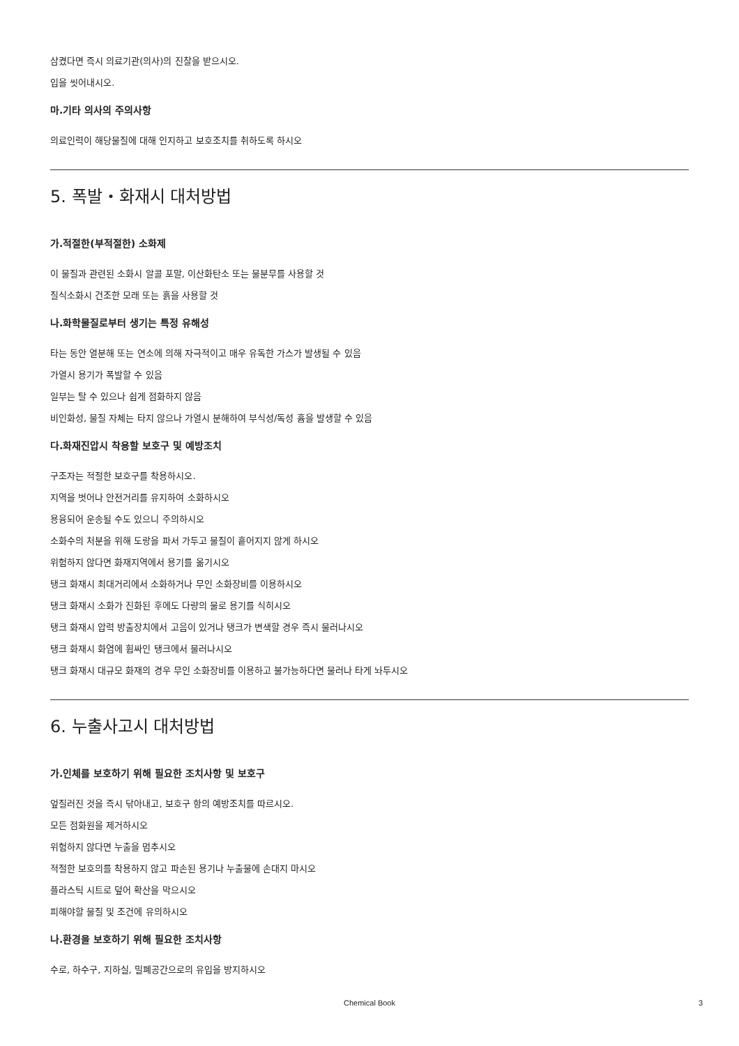삼켰다면 즉시 의료기관(의사)의 진찰을 받으시오.
입을 씻어내시오.
마.기타 의사의 주의사항
의료인력이 해당물질에 대해 인지하고 보호조치를 취하도록 하시오
5. 폭발・화재시 대처방법
가.적절한(부적절한) 소화제
이 물질과 관련된 소화시 알콜 포말, 이산화탄소 또는 물분무를 사용할 것
질식소화시 건조한 모래 또는 흙을 사용할 것
나.화학물질로부터 생기는 특정 유해성
타는 동안 열분해 또는 연소에 의해 자극적이고 매우 유독한 가스가 발생될 수 있음
가열시 용기가 폭발할 수 있음
일부는 탈 수 있으나 쉽게 점화하지 않음
비인화성, 물질 자체는 타지 않으나 가열시 분해하여 부식성/독성 흄을 발생할 수 있음
다.화재진압시 착용할 보호구 및 예방조치
구조자는 적절한 보호구를 착용하시오.
지역을 벗어나 안전거리를 유지하여 소화하시오
용융되어 운송될 수도 있으니 주의하시오
소화수의 처분을 위해 도랑을 파서 가두고 물질이 흩어지지 않게 하시오
위험하지 않다면 화재지역에서 용기를 옮기시오
탱크 화재시 최대거리에서 소화하거나 무인 소화장비를 이용하시오
탱크 화재시 소화가 진화된 후에도 다량의 물로 용기를 식히시오
탱크 화재시 압력 방출장치에서 고음이 있거나 탱크가 변색할 경우 즉시 물러나시오
탱크 화재시 화염에 휩싸인 탱크에서 물러나시오
탱크 화재시 대규모 화재의 경우 무인 소화장비를 이용하고 불가능하다면 물러나 타게 놔두시오
6. 누출사고시 대처방법
가.인체를 보호하기 위해 필요한 조치사항 및 보호구
엎질러진 것을 즉시 닦아내고, 보호구 항의 예방조치를 따르시오.
모든 점화원을 제거하시오
위험하지 않다면 누출을 멈추시오
적절한 보호의를 착용하지 않고 파손된 용기나 누출물에 손대지 마시오
플라스틱 시트로 덮어 확산을 막으시오
피해야할 물질 및 조건에 유의하시오
나.환경을 보호하기 위해 필요한 조치사항
수로, 하수구, 지하실, 밀폐공간으로의 유입을 방지하시오
Chemical Book
3